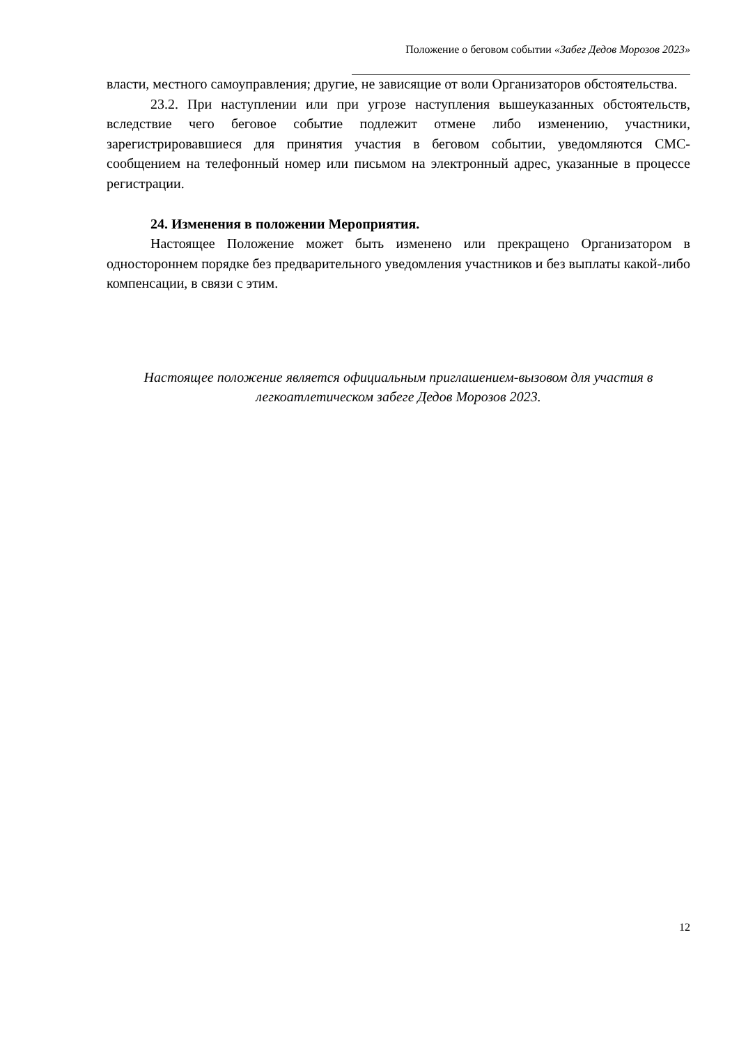Положение о беговом событии «Забег Дедов Морозов 2023»
власти, местного самоуправления; другие, не зависящие от воли Организаторов обстоятельства.
23.2. При наступлении или при угрозе наступления вышеуказанных обстоятельств, вследствие чего беговое событие подлежит отмене либо изменению, участники, зарегистрировавшиеся для принятия участия в беговом событии, уведомляются СМС-сообщением на телефонный номер или письмом на электронный адрес, указанные в процессе регистрации.
24. Изменения в положении Мероприятия.
Настоящее Положение может быть изменено или прекращено Организатором в одностороннем порядке без предварительного уведомления участников и без выплаты какой-либо компенсации, в связи с этим.
Настоящее положение является официальным приглашением-вызовом для участия в легкоатлетическом забеге Дедов Морозов 2023.
12